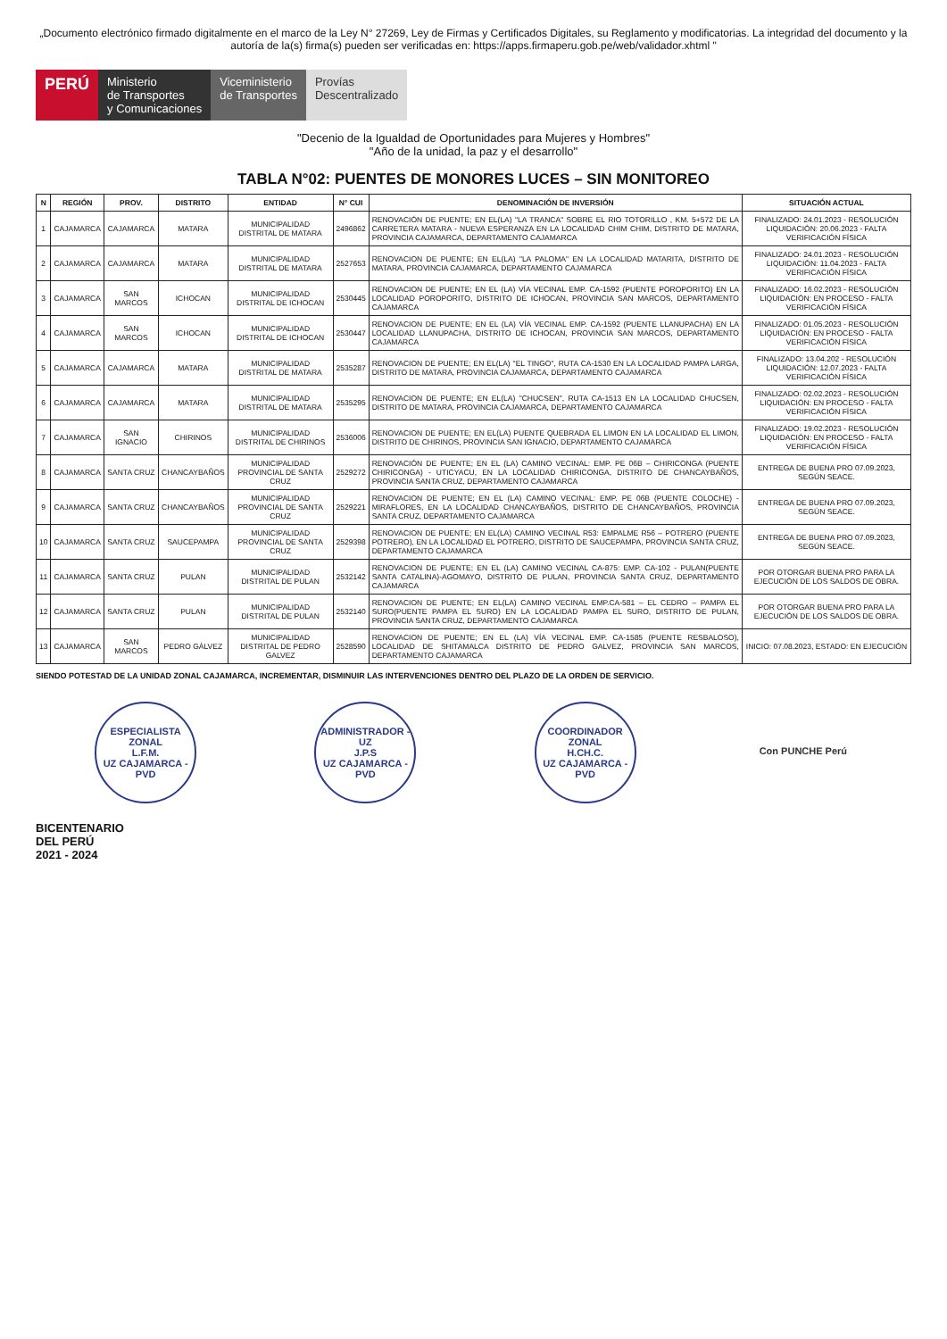„Documento electrónico firmado digitalmente en el marco de la Ley N° 27269, Ley de Firmas y Certificados Digitales, su Reglamento y modificatorias. La integridad del documento y la autoría de la(s) firma(s) pueden ser verificadas en: https://apps.firmaperu.gob.pe/web/validador.xhtml "
PERÚ Ministerio
de Transportes
y Comunicaciones
Viceministerio
de Transportes
Provías
Descentralizado
"Decenio de la Igualdad de Oportunidades para Mujeres y Hombres"
"Año de la unidad, la paz y el desarrollo"
TABLA N°02: PUENTES DE MONORES LUCES – SIN MONITOREO
| N | REGIÓN | PROV. | DISTRITO | ENTIDAD | N° CUI | DENOMINACIÓN DE INVERSIÓN | SITUACIÓN ACTUAL |
| --- | --- | --- | --- | --- | --- | --- | --- |
| 1 | CAJAMARCA | CAJAMARCA | MATARA | MUNICIPALIDAD DISTRITAL DE MATARA | 2496862 | RENOVACIÓN DE PUENTE; EN EL(LA) "LA TRANCA" SOBRE EL RIO TOTORILLO , KM. 5+572 DE LA CARRETERA MATARA - NUEVA ESPERANZA EN LA LOCALIDAD CHIM CHIM, DISTRITO DE MATARA, PROVINCIA CAJAMARCA, DEPARTAMENTO CAJAMARCA | FINALIZADO: 24.01.2023 - RESOLUCIÓN LIQUIDACIÓN: 20.06.2023 - FALTA VERIFICACIÓN FÍSICA |
| 2 | CAJAMARCA | CAJAMARCA | MATARA | MUNICIPALIDAD DISTRITAL DE MATARA | 2527653 | RENOVACION DE PUENTE; EN EL(LA) "LA PALOMA" EN LA LOCALIDAD MATARITA, DISTRITO DE MATARA, PROVINCIA CAJAMARCA, DEPARTAMENTO CAJAMARCA | FINALIZADO: 24.01.2023 - RESOLUCIÓN LIQUIDACIÓN: 11.04.2023 - FALTA VERIFICACIÓN FÍSICA |
| 3 | CAJAMARCA | SAN MARCOS | ICHOCAN | MUNICIPALIDAD DISTRITAL DE ICHOCAN | 2530445 | RENOVACION DE PUENTE; EN EL (LA) VÍA VECINAL EMP. CA-1592 (PUENTE POROPORITO) EN LA LOCALIDAD POROPORITO, DISTRITO DE ICHOCAN, PROVINCIA SAN MARCOS, DEPARTAMENTO CAJAMARCA | FINALIZADO: 16.02.2023 - RESOLUCIÓN LIQUIDACIÓN: EN PROCESO - FALTA VERIFICACIÓN FÍSICA |
| 4 | CAJAMARCA | SAN MARCOS | ICHOCAN | MUNICIPALIDAD DISTRITAL DE ICHOCAN | 2530447 | RENOVACION DE PUENTE; EN EL (LA) VÍA VECINAL EMP. CA-1592 (PUENTE LLANUPACHA) EN LA LOCALIDAD LLANUPACHA, DISTRITO DE ICHOCAN, PROVINCIA SAN MARCOS, DEPARTAMENTO CAJAMARCA | FINALIZADO: 01.05.2023 - RESOLUCIÓN LIQUIDACIÓN: EN PROCESO - FALTA VERIFICACIÓN FÍSICA |
| 5 | CAJAMARCA | CAJAMARCA | MATARA | MUNICIPALIDAD DISTRITAL DE MATARA | 2535287 | RENOVACION DE PUENTE; EN EL(LA) "EL TINGO", RUTA CA-1530 EN LA LOCALIDAD PAMPA LARGA, DISTRITO DE MATARA, PROVINCIA CAJAMARCA, DEPARTAMENTO CAJAMARCA | FINALIZADO: 13.04.202 - RESOLUCIÓN LIQUIDACIÓN: 12.07.2023 - FALTA VERIFICACIÓN FÍSICA |
| 6 | CAJAMARCA | CAJAMARCA | MATARA | MUNICIPALIDAD DISTRITAL DE MATARA | 2535295 | RENOVACION DE PUENTE; EN EL(LA) "CHUCSEN", RUTA CA-1513 EN LA LOCALIDAD CHUCSEN, DISTRITO DE MATARA, PROVINCIA CAJAMARCA, DEPARTAMENTO CAJAMARCA | FINALIZADO: 02.02.2023 - RESOLUCIÓN LIQUIDACIÓN: EN PROCESO - FALTA VERIFICACIÓN FÍSICA |
| 7 | CAJAMARCA | SAN IGNACIO | CHIRINOS | MUNICIPALIDAD DISTRITAL DE CHIRINOS | 2536006 | RENOVACION DE PUENTE; EN EL(LA) PUENTE QUEBRADA EL LIMON EN LA LOCALIDAD EL LIMON, DISTRITO DE CHIRINOS, PROVINCIA SAN IGNACIO, DEPARTAMENTO CAJAMARCA | FINALIZADO: 19.02.2023 - RESOLUCIÓN LIQUIDACIÓN: EN PROCESO - FALTA VERIFICACIÓN FÍSICA |
| 8 | CAJAMARCA | SANTA CRUZ | CHANCAYBAÑOS | MUNICIPALIDAD PROVINCIAL DE SANTA CRUZ | 2529272 | RENOVACIÓN DE PUENTE; EN EL (LA) CAMINO VECINAL: EMP. PE 06B – CHIRICONGA (PUENTE CHIRICONGA) - UTICYACU, EN LA LOCALIDAD CHIRICONGA, DISTRITO DE CHANCAYBAÑOS, PROVINCIA SANTA CRUZ, DEPARTAMENTO CAJAMARCA | ENTREGA DE BUENA PRO 07.09.2023, SEGÚN SEACE. |
| 9 | CAJAMARCA | SANTA CRUZ | CHANCAYBAÑOS | MUNICIPALIDAD PROVINCIAL DE SANTA CRUZ | 2529221 | RENOVACION DE PUENTE; EN EL (LA) CAMINO VECINAL: EMP. PE 06B (PUENTE COLOCHE) - MIRAFLORES, EN LA LOCALIDAD CHANCAYBAÑOS, DISTRITO DE CHANCAYBAÑOS, PROVINCIA SANTA CRUZ, DEPARTAMENTO CAJAMARCA | ENTREGA DE BUENA PRO 07.09.2023, SEGÚN SEACE. |
| 10 | CAJAMARCA | SANTA CRUZ | SAUCEPAMPA | MUNICIPALIDAD PROVINCIAL DE SANTA CRUZ | 2529398 | RENOVACION DE PUENTE; EN EL(LA) CAMINO VECINAL R53: EMPALME R56 – POTRERO (PUENTE POTRERO), EN LA LOCALIDAD EL POTRERO, DISTRITO DE SAUCEPAMPA, PROVINCIA SANTA CRUZ, DEPARTAMENTO CAJAMARCA | ENTREGA DE BUENA PRO 07.09.2023, SEGÚN SEACE. |
| 11 | CAJAMARCA | SANTA CRUZ | PULAN | MUNICIPALIDAD DISTRITAL DE PULAN | 2532142 | RENOVACION DE PUENTE; EN EL (LA) CAMINO VECINAL CA-875: EMP. CA-102 - PULAN(PUENTE SANTA CATALINA)-AGOMAYO, DISTRITO DE PULAN, PROVINCIA SANTA CRUZ, DEPARTAMENTO CAJAMARCA | POR OTORGAR BUENA PRO PARA LA EJECUCIÓN DE LOS SALDOS DE OBRA. |
| 12 | CAJAMARCA | SANTA CRUZ | PULAN | MUNICIPALIDAD DISTRITAL DE PULAN | 2532140 | RENOVACION DE PUENTE; EN EL(LA) CAMINO VECINAL EMP.CA-581 – EL CEDRO – PAMPA EL SURO(PUENTE PAMPA EL SURO) EN LA LOCALIDAD PAMPA EL SURO, DISTRITO DE PULAN, PROVINCIA SANTA CRUZ, DEPARTAMENTO CAJAMARCA | POR OTORGAR BUENA PRO PARA LA EJECUCIÓN DE LOS SALDOS DE OBRA. |
| 13 | CAJAMARCA | SAN MARCOS | PEDRO GÁLVEZ | MUNICIPALIDAD DISTRITAL DE PEDRO GALVEZ | 2528590 | RENOVACION DE PUENTE; EN EL (LA) VÍA VECINAL EMP. CA-1585 (PUENTE RESBALOSO), LOCALIDAD DE SHITAMALCA DISTRITO DE PEDRO GALVEZ, PROVINCIA SAN MARCOS, DEPARTAMENTO CAJAMARCA | INICIO: 07.08.2023, ESTADO: EN EJECUCIÓN |
SIENDO POTESTAD DE LA UNIDAD ZONAL CAJAMARCA, INCREMENTAR, DISMINUIR LAS INTERVENCIONES DENTRO DEL PLAZO DE LA ORDEN DE SERVICIO.
ESPECIALISTA ZONAL
L.F.M.
UZ CAJAMARCA - PVD
ADMINISTRADOR - UZ
J.P.S
UZ CAJAMARCA - PVD
COORDINADOR ZONAL
H.CH.C.
UZ CAJAMARCA - PVD
Con PUNCHE Perú
BICENTENARIO
DEL PERÚ
2021 - 2024